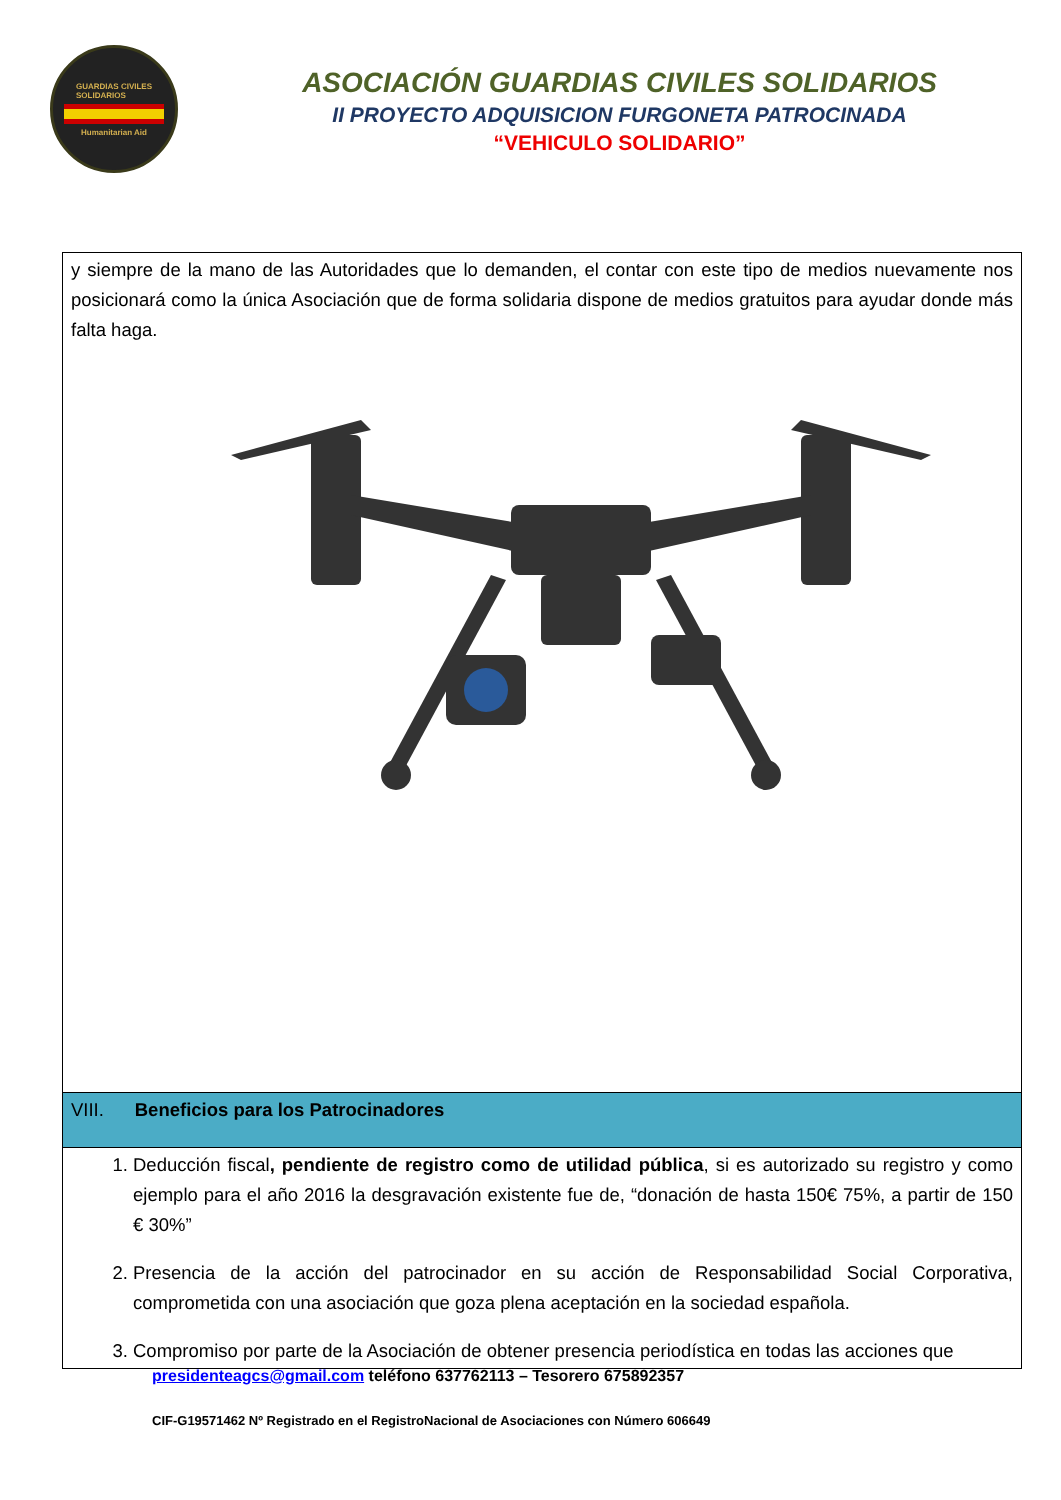GUARDIAS CIVILES
SOLIDARIOS
Humanitarian Aid
ASOCIACIÓN GUARDIAS CIVILES SOLIDARIOS
II PROYECTO ADQUISICION FURGONETA PATROCINADA
“VEHICULO SOLIDARIO”
| y siempre de la mano de las Autoridades que lo demanden, el contar con este tipo de medios nuevamente nos posicionará como la única Asociación que de forma solidaria dispone de medios gratuitos para ayudar donde más falta haga. |
| VIII. Beneficios para los Patrocinadores |
| 1. Deducción fiscal , pendiente de registro como de utilidad pública , si es autorizado su registro y como ejemplo para el año 2016 la desgravación existente fue de, “donación de hasta 150€ 75%, a partir de 150 € 30%” 2. Presencia de la acción del patrocinador en su acción de Responsabilidad Social Corporativa, comprometida con una asociación que goza plena aceptación en la sociedad española. 3. Compromiso por parte de la Asociación de obtener presencia periodística en todas las acciones que |
presidenteagcs@gmail.com teléfono 637762113 – Tesorero 675892357
CIF-G19571462 Nº Registrado en el RegistroNacional de Asociaciones con Número 606649